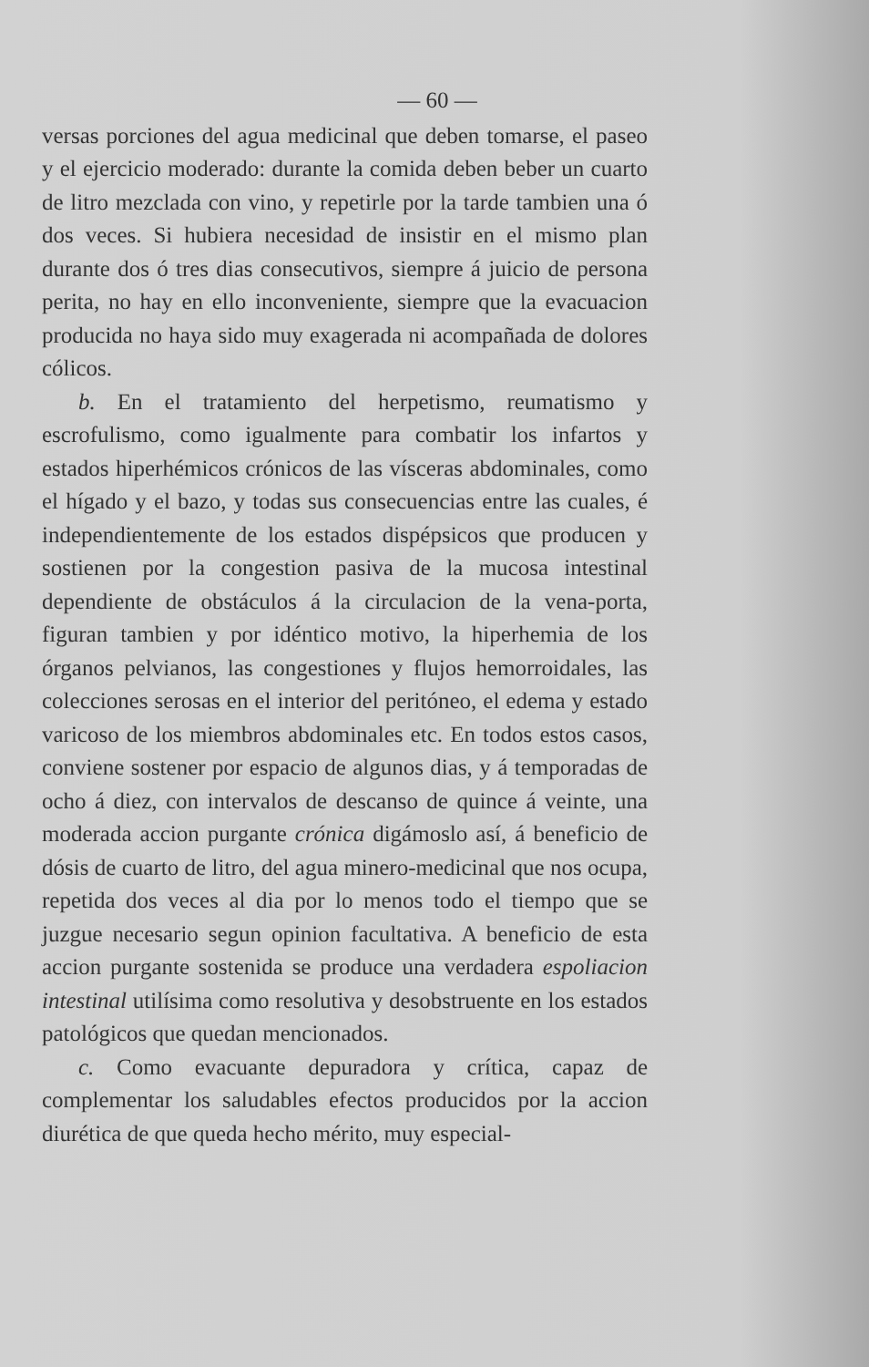— 60 —
versas porciones del agua medicinal que deben tomarse, el paseo y el ejercicio moderado: durante la comida deben beber un cuarto de litro mezclada con vino, y repetirle por la tarde tambien una ó dos veces. Si hubiera necesidad de insistir en el mismo plan durante dos ó tres dias consecutivos, siempre á juicio de persona perita, no hay en ello inconveniente, siempre que la evacuacion producida no haya sido muy exagerada ni acompañada de dolores cólicos.
b. En el tratamiento del herpetismo, reumatismo y escrofulismo, como igualmente para combatir los infartos y estados hiperhémicos crónicos de las vísceras abdominales, como el hígado y el bazo, y todas sus consecuencias entre las cuales, é independientemente de los estados dispépsicos que producen y sostienen por la congestion pasiva de la mucosa intestinal dependiente de obstáculos á la circulacion de la vena-porta, figuran tambien y por idéntico motivo, la hiperhemia de los órganos pelvianos, las congestiones y flujos hemorroidales, las colecciones serosas en el interior del peritóneo, el edema y estado varicoso de los miembros abdominales etc. En todos estos casos, conviene sostener por espacio de algunos dias, y á temporadas de ocho á diez, con intervalos de descanso de quince á veinte, una moderada accion purgante crónica digámoslo así, á beneficio de dósis de cuarto de litro, del agua minero-medicinal que nos ocupa, repetida dos veces al dia por lo menos todo el tiempo que se juzgue necesario segun opinion facultativa. A beneficio de esta accion purgante sostenida se produce una verdadera espoliacion intestinal utilísima como resolutiva y desobstruente en los estados patológicos que quedan mencionados.
c. Como evacuante depuradora y crítica, capaz de complementar los saludables efectos producidos por la accion diurética de que queda hecho mérito, muy especial-